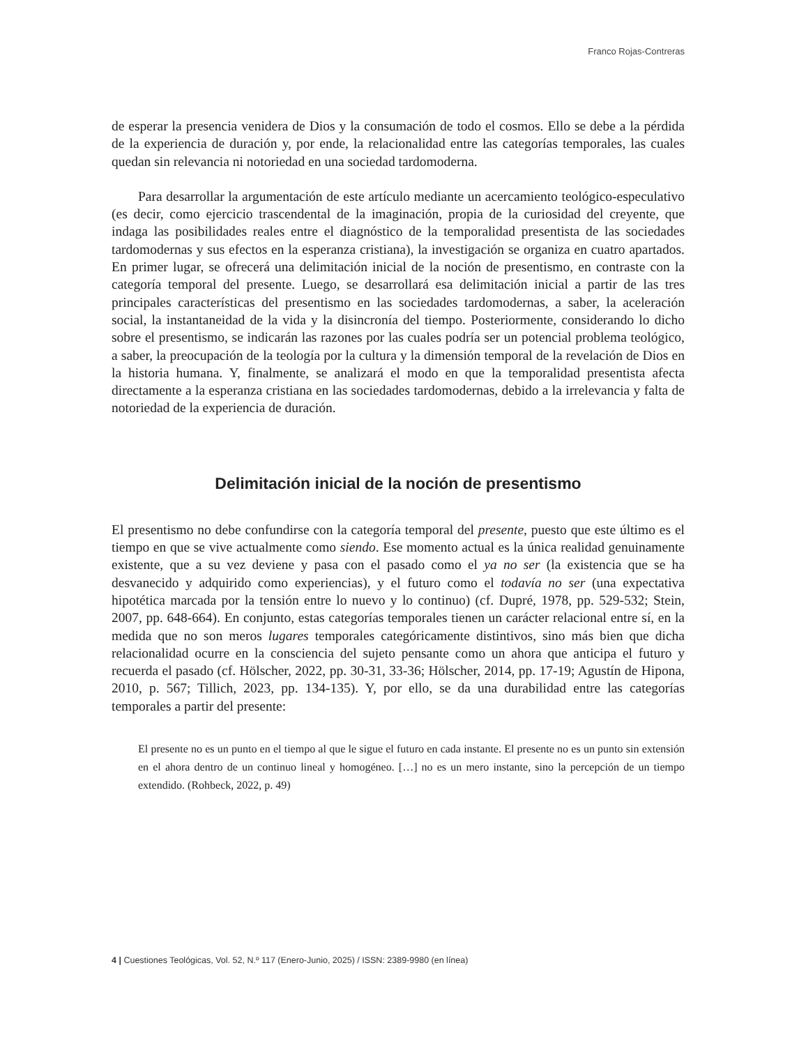Franco Rojas-Contreras
de esperar la presencia venidera de Dios y la consumación de todo el cosmos. Ello se debe a la pérdida de la experiencia de duración y, por ende, la relacionalidad entre las categorías temporales, las cuales quedan sin relevancia ni notoriedad en una sociedad tardomoderna.
Para desarrollar la argumentación de este artículo mediante un acercamiento teológico-especulativo (es decir, como ejercicio trascendental de la imaginación, propia de la curiosidad del creyente, que indaga las posibilidades reales entre el diagnóstico de la temporalidad presentista de las sociedades tardomodernas y sus efectos en la esperanza cristiana), la investigación se organiza en cuatro apartados. En primer lugar, se ofrecerá una delimitación inicial de la noción de presentismo, en contraste con la categoría temporal del presente. Luego, se desarrollará esa delimitación inicial a partir de las tres principales características del presentismo en las sociedades tardomodernas, a saber, la aceleración social, la instantaneidad de la vida y la disincronía del tiempo. Posteriormente, considerando lo dicho sobre el presentismo, se indicarán las razones por las cuales podría ser un potencial problema teológico, a saber, la preocupación de la teología por la cultura y la dimensión temporal de la revelación de Dios en la historia humana. Y, finalmente, se analizará el modo en que la temporalidad presentista afecta directamente a la esperanza cristiana en las sociedades tardomodernas, debido a la irrelevancia y falta de notoriedad de la experiencia de duración.
Delimitación inicial de la noción de presentismo
El presentismo no debe confundirse con la categoría temporal del presente, puesto que este último es el tiempo en que se vive actualmente como siendo. Ese momento actual es la única realidad genuinamente existente, que a su vez deviene y pasa con el pasado como el ya no ser (la existencia que se ha desvanecido y adquirido como experiencias), y el futuro como el todavía no ser (una expectativa hipotética marcada por la tensión entre lo nuevo y lo continuo) (cf. Dupré, 1978, pp. 529-532; Stein, 2007, pp. 648-664). En conjunto, estas categorías temporales tienen un carácter relacional entre sí, en la medida que no son meros lugares temporales categóricamente distintivos, sino más bien que dicha relacionalidad ocurre en la consciencia del sujeto pensante como un ahora que anticipa el futuro y recuerda el pasado (cf. Hölscher, 2022, pp. 30-31, 33-36; Hölscher, 2014, pp. 17-19; Agustín de Hipona, 2010, p. 567; Tillich, 2023, pp. 134-135). Y, por ello, se da una durabilidad entre las categorías temporales a partir del presente:
El presente no es un punto en el tiempo al que le sigue el futuro en cada instante. El presente no es un punto sin extensión en el ahora dentro de un continuo lineal y homogéneo. […] no es un mero instante, sino la percepción de un tiempo extendido. (Rohbeck, 2022, p. 49)
4 | Cuestiones Teológicas, Vol. 52, N.º 117 (Enero-Junio, 2025) / ISSN: 2389-9980 (en línea)